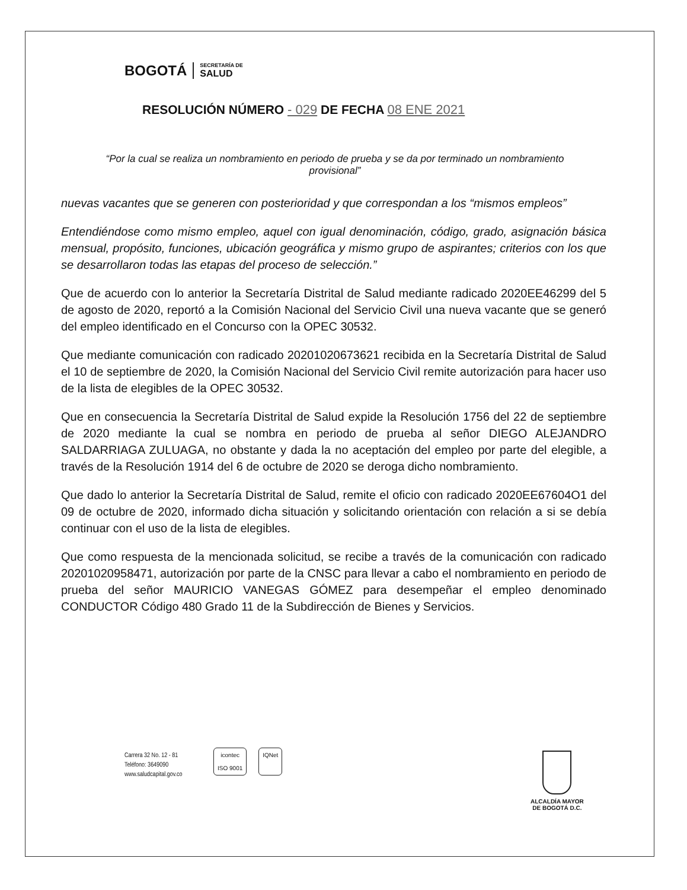BOGOTÁ
SECRETARÍA DE
SALUD
RESOLUCIÓN NÚMERO - 029 DE FECHA 08 ENE 2021
“Por la cual se realiza un nombramiento en periodo de prueba y se da por terminado un nombramiento provisional”
nuevas vacantes que se generen con posterioridad y que correspondan a los “mismos empleos”
Entendiéndose como mismo empleo, aquel con igual denominación, código, grado, asignación básica mensual, propósito, funciones, ubicación geográfica y mismo grupo de aspirantes; criterios con los que se desarrollaron todas las etapas del proceso de selección.”
Que de acuerdo con lo anterior la Secretaría Distrital de Salud mediante radicado 2020EE46299 del 5 de agosto de 2020, reportó a la Comisión Nacional del Servicio Civil una nueva vacante que se generó del empleo identificado en el Concurso con la OPEC 30532.
Que mediante comunicación con radicado 20201020673621 recibida en la Secretaría Distrital de Salud el 10 de septiembre de 2020, la Comisión Nacional del Servicio Civil remite autorización para hacer uso de la lista de elegibles de la OPEC 30532.
Que en consecuencia la Secretaría Distrital de Salud expide la Resolución 1756 del 22 de septiembre de 2020 mediante la cual se nombra en periodo de prueba al señor DIEGO ALEJANDRO SALDARRIAGA ZULUAGA, no obstante y dada la no aceptación del empleo por parte del elegible, a través de la Resolución 1914 del 6 de octubre de 2020 se deroga dicho nombramiento.
Que dado lo anterior la Secretaría Distrital de Salud, remite el oficio con radicado 2020EE67604O1 del 09 de octubre de 2020, informado dicha situación y solicitando orientación con relación a si se debía continuar con el uso de la lista de elegibles.
Que como respuesta de la mencionada solicitud, se recibe a través de la comunicación con radicado 20201020958471, autorización por parte de la CNSC para llevar a cabo el nombramiento en periodo de prueba del señor MAURICIO VANEGAS GÓMEZ para desempeñar el empleo denominado CONDUCTOR Código 480 Grado 11 de la Subdirección de Bienes y Servicios.
Carrera 32 No. 12 - 81
Teléfono: 3649090
www.saludcapital.gov.co
icontec
ISO 9001
IQNet
ALCALDÍA MAYOR
DE BOGOTÁ D.C.